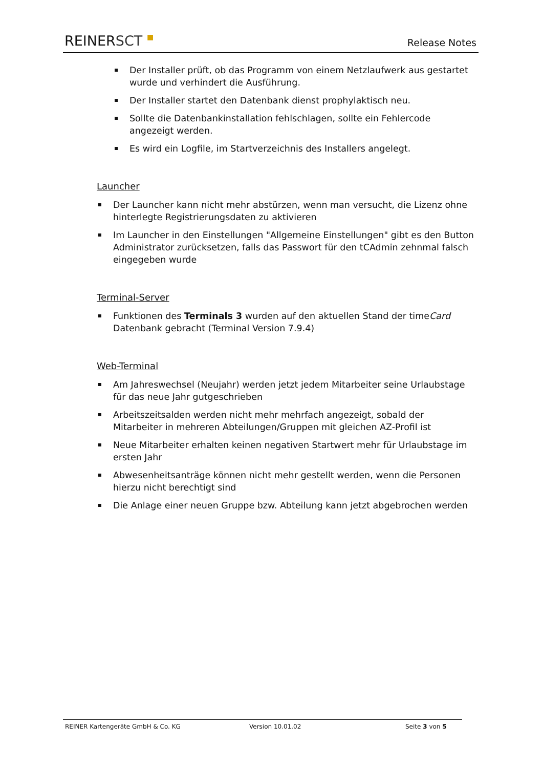REINER SCT ■ Release Notes
Der Installer prüft, ob das Programm von einem Netzlaufwerk aus gestartet wurde und verhindert die Ausführung.
Der Installer startet den Datenbank dienst prophylaktisch neu.
Sollte die Datenbankinstallation fehlschlagen, sollte ein Fehlercode angezeigt werden.
Es wird ein Logfile, im Startverzeichnis des Installers angelegt.
Launcher
Der Launcher kann nicht mehr abstürzen, wenn man versucht, die Lizenz ohne hinterlegte Registrierungsdaten zu aktivieren
Im Launcher in den Einstellungen "Allgemeine Einstellungen" gibt es den Button Administrator zurücksetzen, falls das Passwort für den tCAdmin zehnmal falsch eingegeben wurde
Terminal-Server
Funktionen des Terminals 3 wurden auf den aktuellen Stand der timeCard Datenbank gebracht (Terminal Version 7.9.4)
Web-Terminal
Am Jahreswechsel (Neujahr) werden jetzt jedem Mitarbeiter seine Urlaubstage für das neue Jahr gutgeschrieben
Arbeitszeitsalden werden nicht mehr mehrfach angezeigt, sobald der Mitarbeiter in mehreren Abteilungen/Gruppen mit gleichen AZ-Profil ist
Neue Mitarbeiter erhalten keinen negativen Startwert mehr für Urlaubstage im ersten Jahr
Abwesenheitsanträge können nicht mehr gestellt werden, wenn die Personen hierzu nicht berechtigt sind
Die Anlage einer neuen Gruppe bzw. Abteilung kann jetzt abgebrochen werden
REINER Kartengeräte GmbH & Co. KG Version 10.01.02 Seite 3 von 5